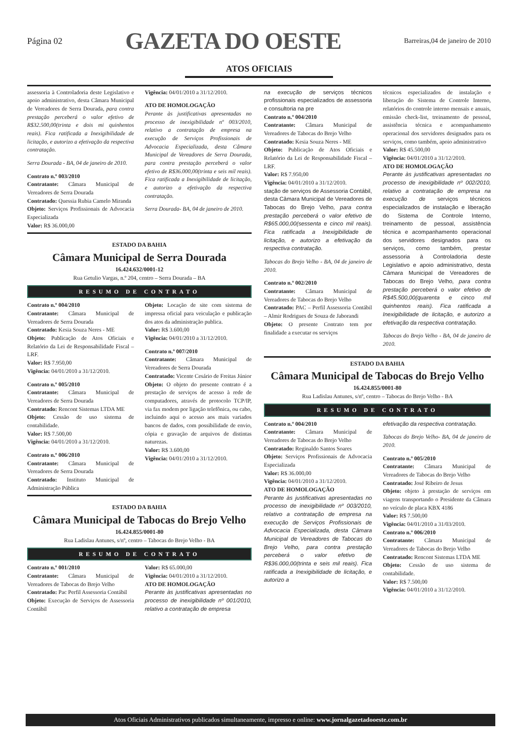Página 02
GAZETA DO OESTE
Barreiras,04 de janeiro de 2010
ATOS OFICIAIS
assessoria à Controladoria deste Legislativo e apoio administrativo, desta Câmara Municipal de Vereadores de Serra Dourada, para contra prestação perceberá o valor efetivo de R$32.500,00(trinta e dois mi quinhentos reais). Fica ratificada a Inexigibilidade de licitação, e autorizo a efetivação da respectiva contratação.
Serra Dourada - BA, 04 de janeiro de 2010.
Contrato n.º 003/2010
Contratante: Câmara Municipal de Vereadores de Serra Dourada
Contratado: Quessia Rubia Camelo Miranda
Objeto: Serviços Profissionais de Advocacia Especializada
Valor: R$ 36.000,00
Vigência: 04/01/2010 a 31/12/2010.
ATO DE HOMOLOGAÇÃO
Perante às justificativas apresentadas no processo de inexigibilidade nº 003/2010, relativo a contratação de empresa na execução de Serviços Profissionais de Advocacia Especializada, desta Câmara Municipal de Vereadores de Serra Dourada, para contra prestação perceberá o valor efetivo de R$36.000,00(trinta e seis mil reais). Fica ratificada a Inexigibilidade de licitação, e autorizo a efetivação da respectiva contratação.
Serra Dourada- BA, 04 de janeiro de 2010.
ESTADO DA BAHIA
Câmara Municipal de Serra Dourada
16.424.632/0001-12
Rua Getulio Vargas, n.º 204, centro – Serra Dourada – BA
RESUMO DE CONTRATO
Contrato n.º 004/2010
Contratante: Câmara Municipal de Vereadores de Serra Dourada
Contratado: Kesia Souza Neres - ME
Objeto: Publicação de Atos Oficiais e Relatório da Lei de Responsabilidade Fiscal – LRF.
Valor: R$ 7.950,00
Vigência: 04/01/2010 a 31/12/2010.
Contrato n.º 005/2010
Contratante: Câmara Municipal de Vereadores de Serra Dourada
Contratado: Rencont Sistemas LTDA ME
Objeto: Cessão de uso sistema de contabilidade.
Valor: R$ 7.500,00
Vigência: 04/01/2010 a 31/12/2010.
Contrato n.º 006/2010
Contratante: Câmara Municipal de Vereadores de Serra Dourada
Contratado: Instituto Municipal de Administração Pública
Objeto: Locação de site com sistema de impressa oficial para veiculação e publicação dos atos da administração publica.
Valor: R$ 3.600,00
Vigência: 04/01/2010 a 31/12/2010.
Contrato n.º 007/2010
Contratante: Câmara Municipal de Vereadores de Serra Dourada
Contratado: Vicente Cesário de Freitas Júnior
Objeto: O objeto do presente contrato é a prestação de serviços de acesso à rede de computadores, através de protocolo TCP/IP, via fax modem por ligação telefônica, ou cabo, incluindo aqui o acesso aos mais variados bancos de dados, com possibilidade de envio, cópia e gravação de arquivos de distintas naturezas.
Valor: R$ 3.600,00
Vigência: 04/01/2010 a 31/12/2010.
ESTADO DA BAHIA
Câmara Municipal de Tabocas do Brejo Velho
16.424.855/0001-80
Rua Ladislau Antunes, s/nº, centro – Tabocas do Brejo Velho - BA
RESUMO DE CONTRATO
Contrato n.º 001/2010
Contratante: Câmara Municipal de Vereadores de Tabocas do Brejo Velho
Contratado: Pac Perfil Assessoria Contábil
Objeto: Execução de Serviços de Assessoria Contábil
Valor: R$ 65.000,00
Vigência: 04/01/2010 a 31/12/2010.
ATO DE HOMOLOGAÇÃO
Perante às justificativas apresentadas no processo de inexigibilidade nº 001/2010, relativo a contratação de empresa
na execução de serviços técnicos profissionais especializados de assessoria e consultoria na pre
Contrato n.º 004/2010
Contratante: Câmara Municipal de Vereadores de Tabocas do Brejo Velho
Contratado: Kesia Souza Neres - ME
Objeto: Publicação de Atos Oficiais e Relatório da Lei de Responsabilidade Fiscal – LRF.
Valor: R$ 7.950,00
Vigência: 04/01/2010 a 31/12/2010.
stação de serviços de Assessoria Contábil, desta Câmara Municipal de Vereadores de Tabocas do Brejo Velho, para contra prestação perceberá o valor efetivo de R$65.000,00(sessenta e cinco mil reais). Fica ratificada a Inexigibilidade de licitação, e autorizo a efetivação da respectiva contratação.
Tabocas do Brejo Velho - BA, 04 de janeiro de 2010.
Contrato n.º 002/2010
Contratante: Câmara Municipal de Vereadores de Tabocas do Brejo Velho
Contratado: PAC – Perfil Assessoria Contábil – Almir Rodrigues de Souza de Jaborandi
Objeto: O presente Contrato tem por finalidade a executar os serviços
técnicos especializados de instalação e liberação do Sistema de Controle Interno, relatórios do controle interno mensais e anuais, emissão check-list, treinamento de pessoal, assistência técnica e acompanhamento operacional dos servidores designados para os serviços, como também, apoio administrativo
Valor: R$ 45.500,00
Vigência: 04/01/2010 a 31/12/2010.
ATO DE HOMOLOGAÇÃO
Perante às justificativas apresentadas no processo de inexigibilidade nº 002/2010, relativo a contratação de empresa na execução de serviços técnicos especializados de instalação e liberação do Sistema de Controle Interno, treinamento de pessoal, assistência técnica e acompanhamento operacional dos servidores designados para os serviços, como também, prestar assessoria à Controladoria deste Legislativo e apoio administrativo, desta Câmara Municipal de Vereadores de Tabocas do Brejo Velho, para contra prestação perceberá o valor efetivo de R$45.500,00(quarenta e cinco mil quinhentos reais). Fica ratificada a Inexigibilidade de licitação, e autorizo a efetivação da respectiva contratação.
Tabocas do Brejo Velho - BA, 04 de janeiro de 2010.
ESTADO DA BAHIA
Câmara Municipal de Tabocas do Brejo Velho
16.424.855/0001-80
Rua Ladislau Antunes, s/nº, centro – Tabocas do Brejo Velho - BA
RESUMO DE CONTRATO
Contrato n.º 004/2010
Contratante: Câmara Municipal de Vereadores de Tabocas do Brejo Velho
Contratado: Reginaldo Santos Soares
Objeto: Serviços Profissionais de Advocacia Especializada
Valor: R$ 36.000,00
Vigência: 04/01/2010 a 31/12/2010.
ATO DE HOMOLOGAÇÃO
Perante às justificativas apresentadas no processo de inexigibilidade nº 003/2010, relativo a contratação de empresa na execução de Serviços Profissionais de Advocacia Especializada, desta Câmara Municipal de Vereadores de Tabocas do Brejo Velho, para contra prestação perceberá o valor efetivo de R$36.000,00(trinta e seis mil reais). Fica ratificada a Inexigibilidade de licitação, e autorizo a
efetivação da respectiva contratação.
Tabocas do Brejo Velho- BA, 04 de janeiro de 2010.
Contrato n.º 005/2010
Contratante: Câmara Municipal de Vereadores de Tabocas do Brejo Velho
Contratado: José Ribeiro de Jesus
Objeto: objeto à prestação de serviços em viagens transportando o Presidente da Câmara no veículo de placa KBX 4186
Valor: R$ 7.500,00
Vigência: 04/01/2010 a 31/03/2010.
Contrato n.º 006/2010
Contratante: Câmara Municipal de Vereadores de Tabocas do Brejo Velho
Contratado: Rencont Sistemas LTDA ME
Objeto: Cessão de uso sistema de contabilidade.
Valor: R$ 7.500,00
Vigência: 04/01/2010 a 31/12/2010.
Atos Oficiais Administrativos publicados simultaneamente, impresso e online: www.jornalgazetadooeste.com.br